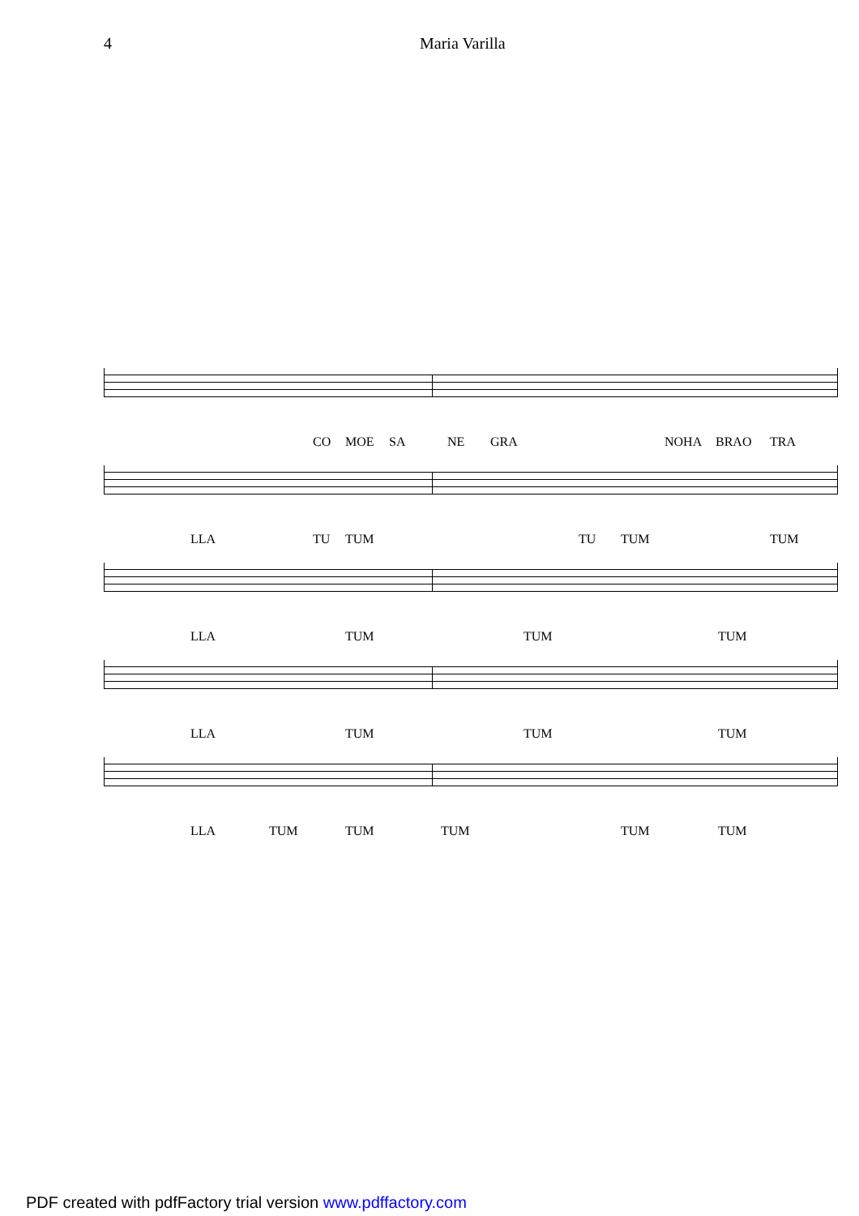4 Maria Varilla
CO MOE SA NE GRA NOHA BRAO TRA
LLA TU TUM TU TUM TUM
LLA TUM TUM TUM
LLA TUM TUM TUM
LLA TUM TUM TUM TUM TUM
PDF created with pdfFactory trial version www.pdffactory.com